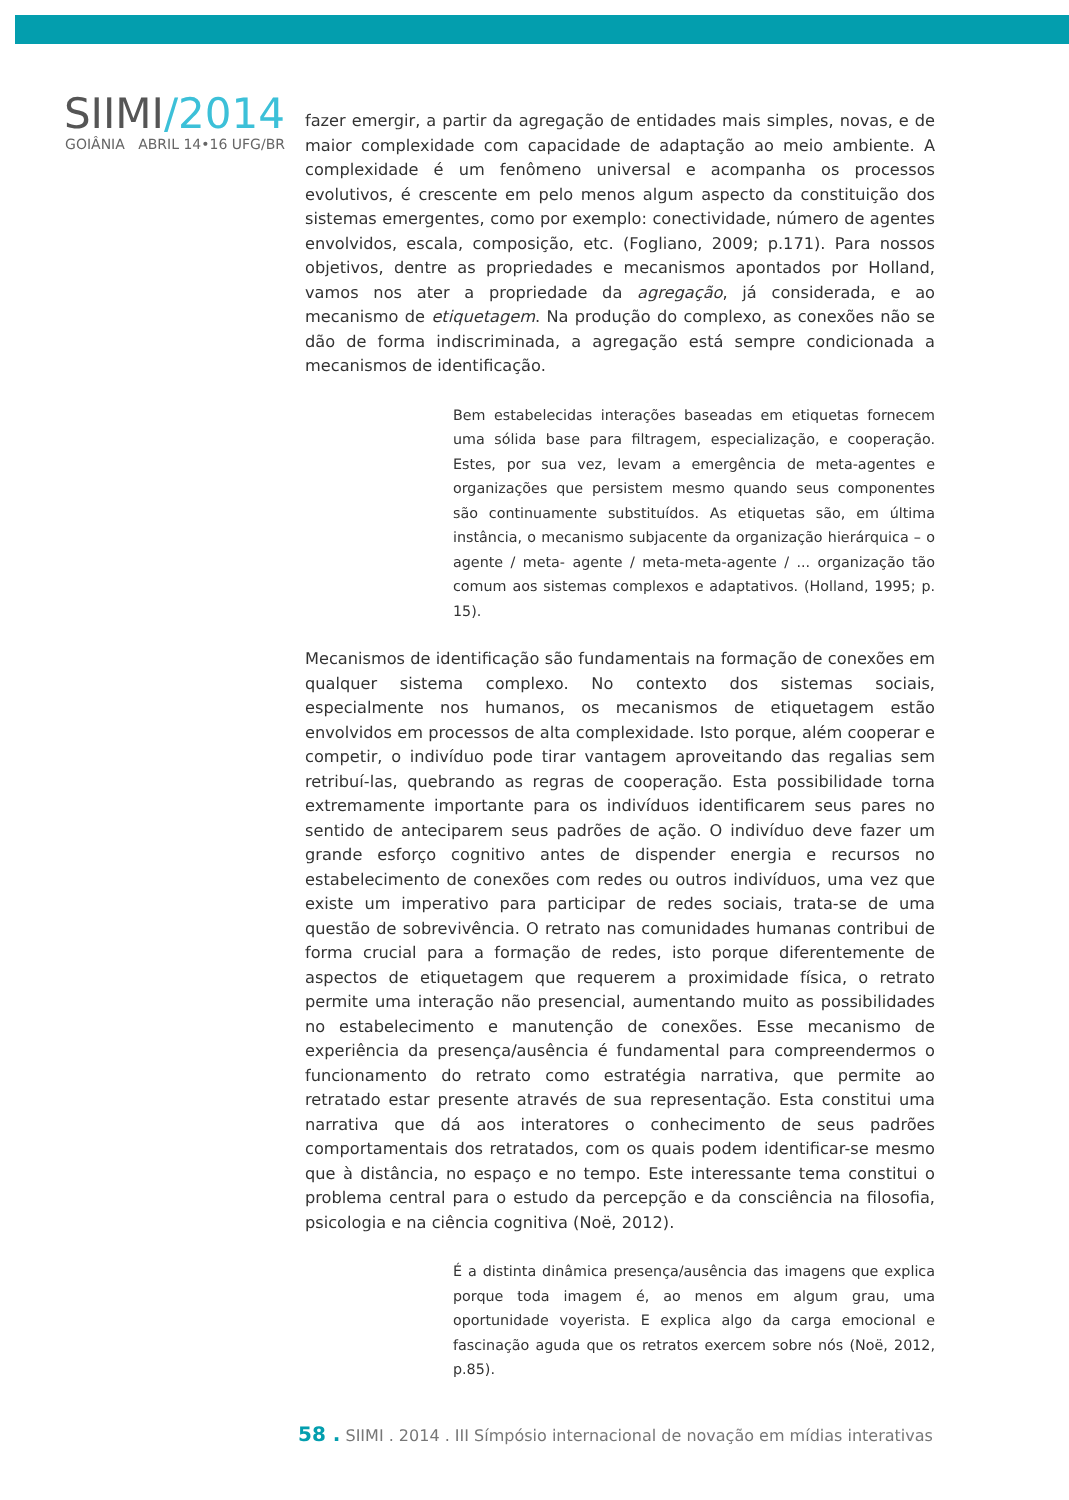SIIMI/2014
GOIÂNIA ABRIL 14•16 UFG/BR
fazer emergir, a partir da agregação de entidades mais simples, novas, e de maior complexidade com capacidade de adaptação ao meio ambiente. A complexidade é um fenômeno universal e acompanha os processos evolutivos, é crescente em pelo menos algum aspecto da constituição dos sistemas emergentes, como por exemplo: conectividade, número de agentes envolvidos, escala, composição, etc. (Fogliano, 2009; p.171). Para nossos objetivos, dentre as propriedades e mecanismos apontados por Holland, vamos nos ater a propriedade da agregação, já considerada, e ao mecanismo de etiquetagem. Na produção do complexo, as conexões não se dão de forma indiscriminada, a agregação está sempre condicionada a mecanismos de identificação.
Bem estabelecidas interações baseadas em etiquetas fornecem uma sólida base para filtragem, especialização, e cooperação. Estes, por sua vez, levam a emergência de meta-agentes e organizações que persistem mesmo quando seus componentes são continuamente substituídos. As etiquetas são, em última instância, o mecanismo subjacente da organização hierárquica – o agente / meta- agente / meta-meta-agente / ... organização tão comum aos sistemas complexos e adaptativos. (Holland, 1995; p. 15).
Mecanismos de identificação são fundamentais na formação de conexões em qualquer sistema complexo. No contexto dos sistemas sociais, especialmente nos humanos, os mecanismos de etiquetagem estão envolvidos em processos de alta complexidade. Isto porque, além cooperar e competir, o indivíduo pode tirar vantagem aproveitando das regalias sem retribuí-las, quebrando as regras de cooperação. Esta possibilidade torna extremamente importante para os indivíduos identificarem seus pares no sentido de anteciparem seus padrões de ação. O indivíduo deve fazer um grande esforço cognitivo antes de dispender energia e recursos no estabelecimento de conexões com redes ou outros indivíduos, uma vez que existe um imperativo para participar de redes sociais, trata-se de uma questão de sobrevivência. O retrato nas comunidades humanas contribui de forma crucial para a formação de redes, isto porque diferentemente de aspectos de etiquetagem que requerem a proximidade física, o retrato permite uma interação não presencial, aumentando muito as possibilidades no estabelecimento e manutenção de conexões. Esse mecanismo de experiência da presença/ausência é fundamental para compreendermos o funcionamento do retrato como estratégia narrativa, que permite ao retratado estar presente através de sua representação. Esta constitui uma narrativa que dá aos interatores o conhecimento de seus padrões comportamentais dos retratados, com os quais podem identificar-se mesmo que à distância, no espaço e no tempo. Este interessante tema constitui o problema central para o estudo da percepção e da consciência na filosofia, psicologia e na ciência cognitiva (Noë, 2012).
É a distinta dinâmica presença/ausência das imagens que explica porque toda imagem é, ao menos em algum grau, uma oportunidade voyerista. E explica algo da carga emocional e fascinação aguda que os retratos exercem sobre nós (Noë, 2012, p.85).
58 . SIIMI . 2014 . III Símpósio internacional de novação em mídias interativas